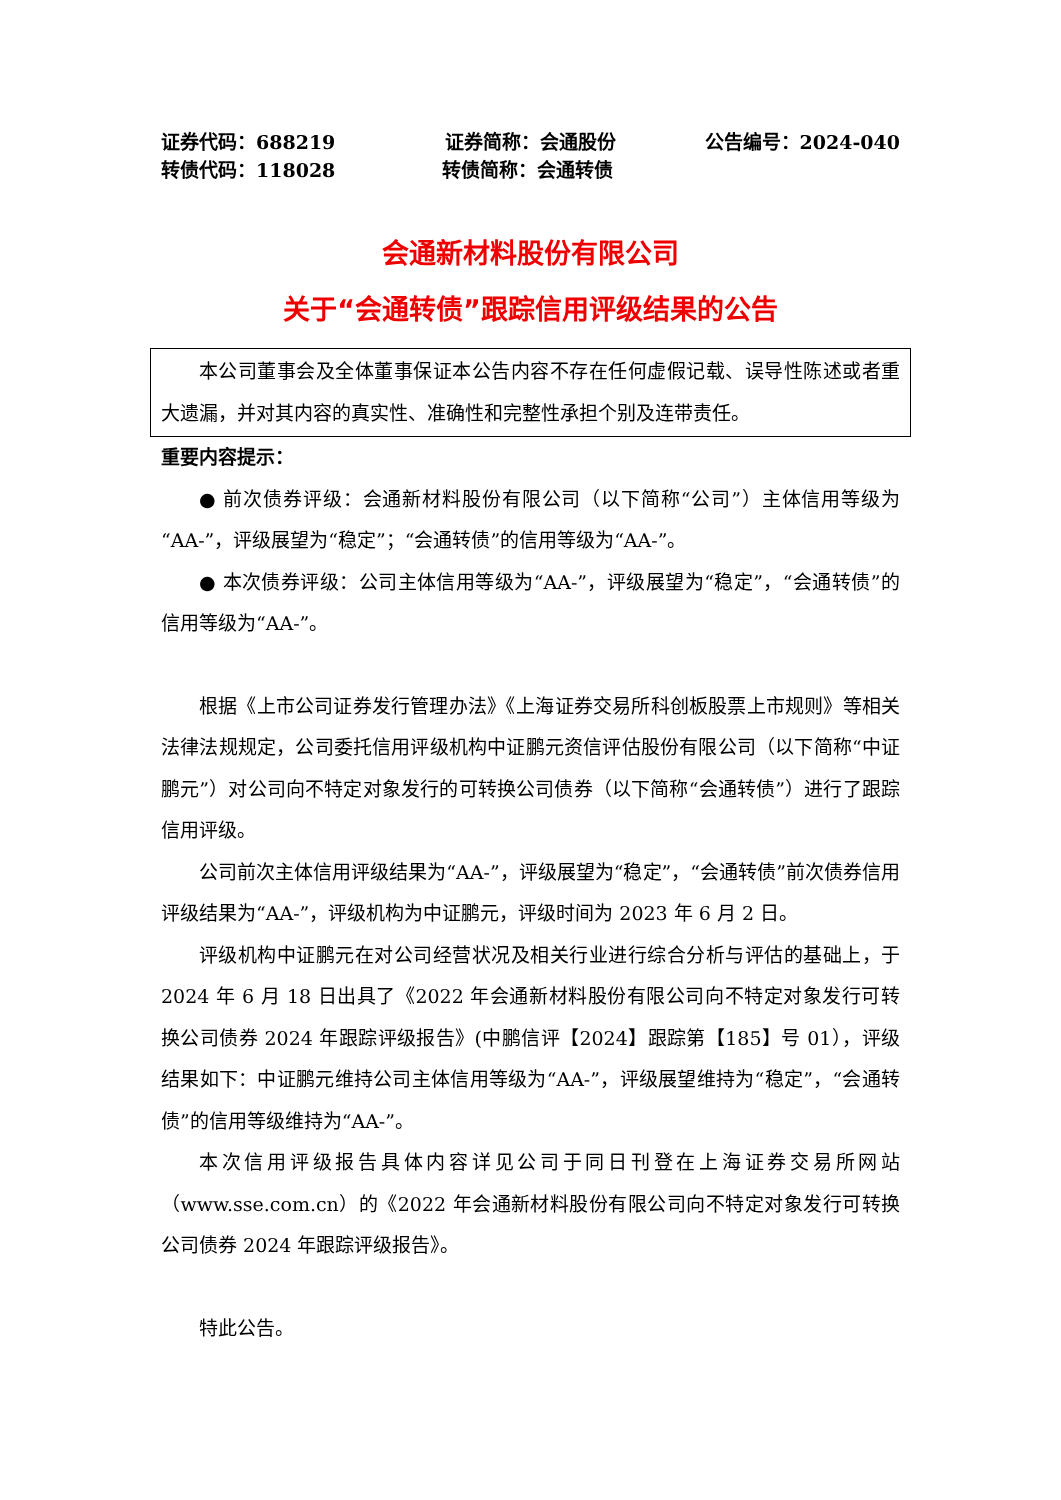证券代码：688219 证券简称：会通股份 公告编号：2024-040
转债代码：118028 转债简称：会通转债
会通新材料股份有限公司
关于“会通转债”跟踪信用评级结果的公告
本公司董事会及全体董事保证本公告内容不存在任何虚假记载、误导性陈述或者重大遗漏，并对其内容的真实性、准确性和完整性承担个别及连带责任。
重要内容提示：
● 前次债券评级：会通新材料股份有限公司（以下简称“公司”）主体信用等级为“AA-”，评级展望为“稳定”；“会通转债”的信用等级为“AA-”。
● 本次债券评级：公司主体信用等级为“AA-”，评级展望为“稳定”，“会通转债”的信用等级为“AA-”。
根据《上市公司证券发行管理办法》《上海证券交易所科创板股票上市规则》等相关法律法规规定，公司委托信用评级机构中证鹏元资信评估股份有限公司（以下简称“中证鹏元”）对公司向不特定对象发行的可转换公司债券（以下简称“会通转债”）进行了跟踪信用评级。
公司前次主体信用评级结果为“AA-”，评级展望为“稳定”，“会通转债”前次债券信用评级结果为“AA-”，评级机构为中证鹏元，评级时间为 2023 年 6 月 2 日。
评级机构中证鹏元在对公司经营状况及相关行业进行综合分析与评估的基础上，于 2024 年 6 月 18 日出具了《2022 年会通新材料股份有限公司向不特定对象发行可转换公司债券 2024 年跟踪评级报告》(中鹏信评【2024】跟踪第【185】号 01），评级结果如下：中证鹏元维持公司主体信用等级为“AA-”，评级展望维持为“稳定”，“会通转债”的信用等级维持为“AA-”。
本次信用评级报告具体内容详见公司于同日刊登在上海证券交易所网站（www.sse.com.cn）的《2022 年会通新材料股份有限公司向不特定对象发行可转换公司债券 2024 年跟踪评级报告》。
特此公告。